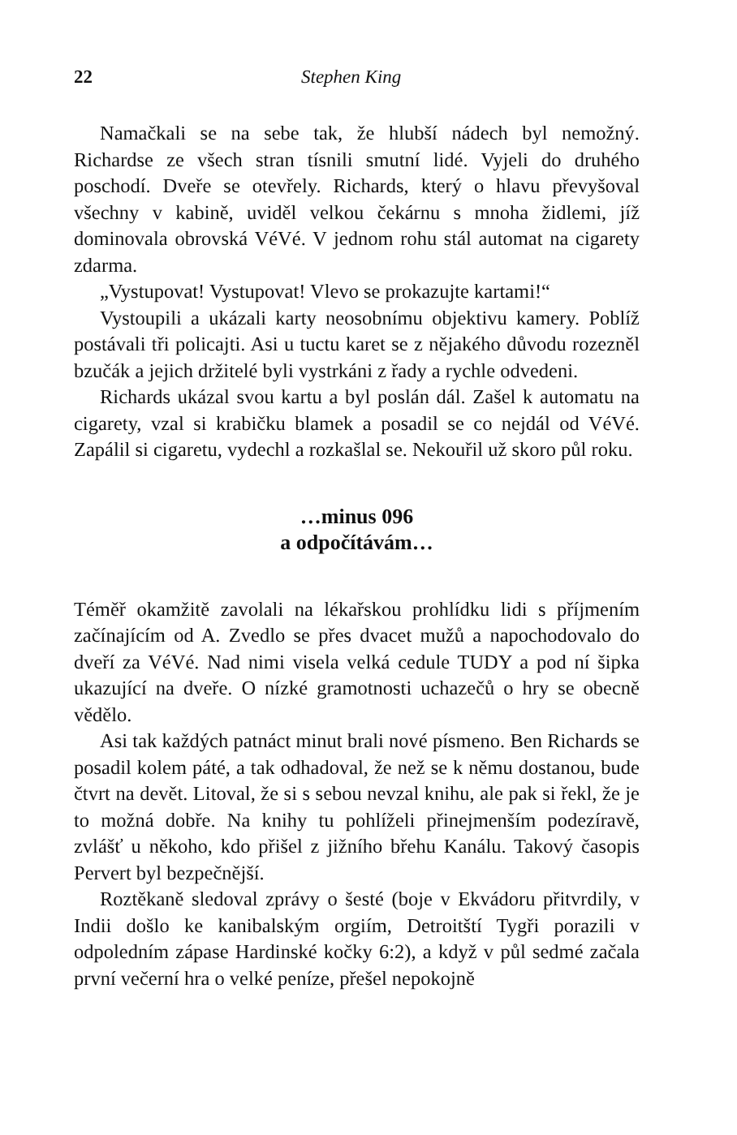22 Stephen King
Namačkali se na sebe tak, že hlubší nádech byl nemožný. Richardse ze všech stran tísnili smutní lidé. Vyjeli do druhého poschodí. Dveře se otevřely. Richards, který o hlavu převyšoval všechny v kabině, uviděl velkou čekárnu s mnoha židlemi, jíž dominovala obrovská VéVé. V jednom rohu stál automat na cigarety zdarma.
„Vystupovat! Vystupovat! Vlevo se prokazujte kartami!“
Vystoupili a ukázali karty neosobnímu objektivu kamery. Poblíž postávali tři policajti. Asi u tuctu karet se z nějakého důvodu rozezněl bzučák a jejich držitelé byli vystrkáni z řady a rychle odvedeni.
Richards ukázal svou kartu a byl poslán dál. Zašel k automatu na cigarety, vzal si krabičku blamek a posadil se co nejdál od VéVé. Zapálil si cigaretu, vydechl a rozkašlal se. Nekouřil už skoro půl roku.
…minus 096
a odpočítávám…
Téměř okamžitě zavolali na lékařskou prohlídku lidi s příjmením začínajícím od A. Zvedlo se přes dvacet mužů a napochodovalo do dveří za VéVé. Nad nimi visela velká cedule TUDY a pod ní šipka ukazující na dveře. O nízké gramotnosti uchazečů o hry se obecně vědělo.
Asi tak každých patnáct minut brali nové písmeno. Ben Richards se posadil kolem páté, a tak odhadoval, že než se k němu dostanou, bude čtvrt na devět. Litoval, že si s sebou nevzal knihu, ale pak si řekl, že je to možná dobře. Na knihy tu pohlíželi přinejmenším podezíravě, zvlášť u někoho, kdo přišel z jižního břehu Kanálu. Takový časopis Pervert byl bezpečnější.
Roztěkaně sledoval zprávy o šesté (boje v Ekvádoru přitvrdily, v Indii došlo ke kanibalským orgiím, Detroitští Tygři porazili v odpoledním zápase Hardinské kočky 6:2), a když v půl sedmé začala první večerní hra o velké peníze, přešel nepokojně